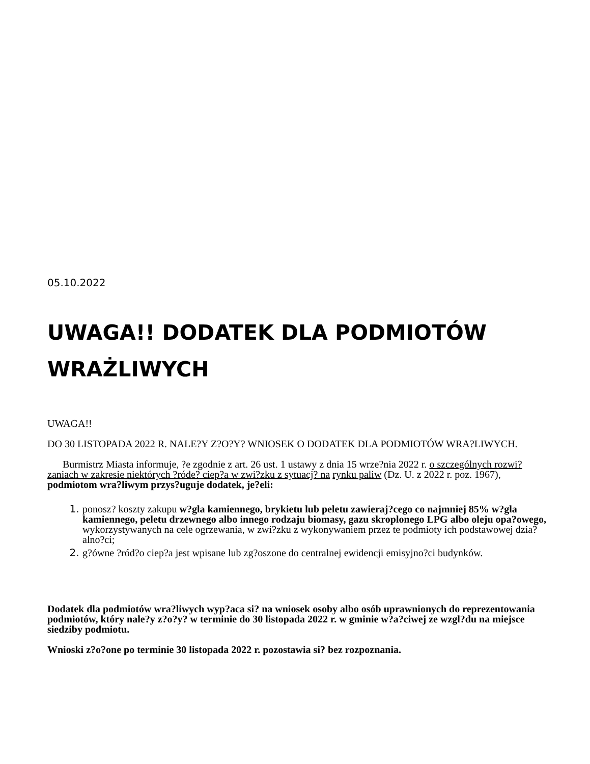05.10.2022
UWAGA!! DODATEK DLA PODMIOTÓW WRAŻLIWYCH
UWAGA!!
DO 30 LISTOPADA 2022 R. NALE?Y Z?O?Y? WNIOSEK O DODATEK DLA PODMIOTÓW WRA?LIWYCH.
Burmistrz Miasta informuje, ?e zgodnie z art. 26 ust. 1 ustawy z dnia 15 wrze?nia 2022 r. o szczególnych rozwi?zaniach w zakresie niektórych ?róde? ciep?a w zwi?zku z sytuacj? na rynku paliw (Dz. U. z 2022 r. poz. 1967), podmiotom wra?liwym przys?uguje dodatek, je?eli:
ponosz? koszty zakupu w?gla kamiennego, brykietu lub peletu zawieraj?cego co najmniej 85% w?gla kamiennego, peletu drzewnego albo innego rodzaju biomasy, gazu skroplonego LPG albo oleju opa?owego, wykorzystywanych na cele ogrzewania, w zwi?zku z wykonywaniem przez te podmioty ich podstawowej dzia?alno?ci;
g?ówne ?ród?o ciep?a jest wpisane lub zg?oszone do centralnej ewidencji emisyjno?ci budynków.
Dodatek dla podmiotów wra?liwych wyp?aca si? na wniosek osoby albo osób uprawnionych do reprezentowania podmiotów, który nale?y z?o?y? w terminie do 30 listopada 2022 r. w gminie w?a?ciwej ze wzgl?du na miejsce siedziby podmiotu.
Wnioski z?o?one po terminie 30 listopada 2022 r. pozostawia si? bez rozpoznania.